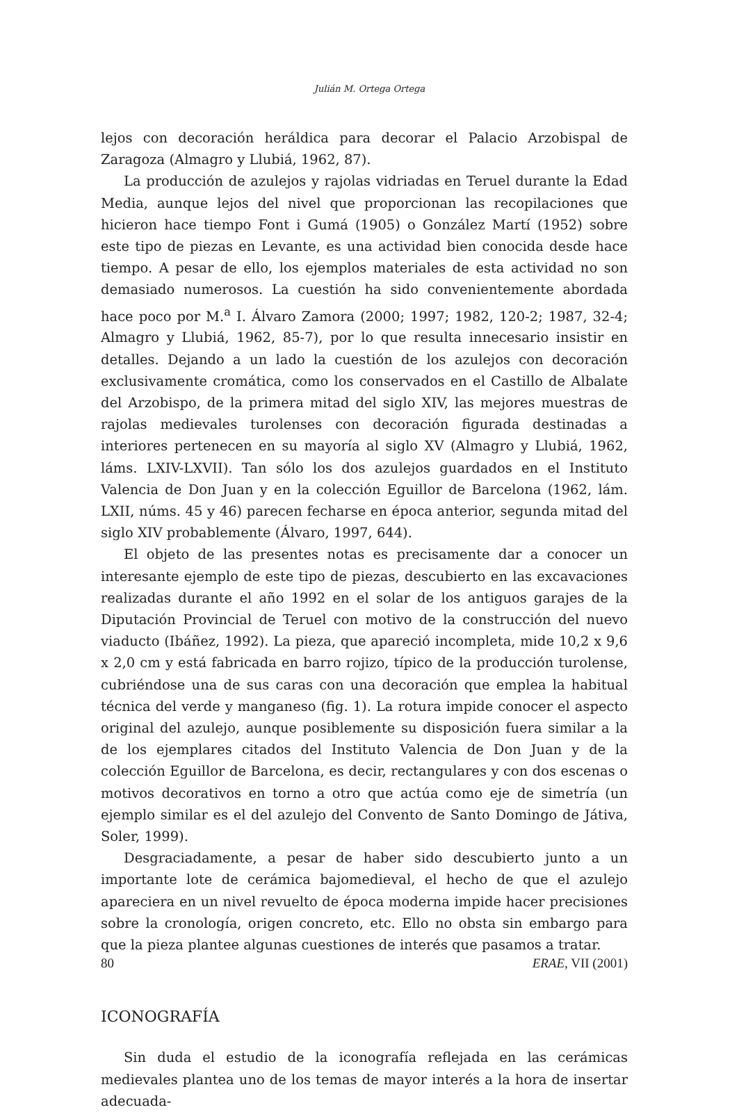Julián M. Ortega Ortega
lejos con decoración heráldica para decorar el Palacio Arzobispal de Zaragoza (Almagro y Llubiá, 1962, 87).
La producción de azulejos y rajolas vidriadas en Teruel durante la Edad Media, aunque lejos del nivel que proporcionan las recopilaciones que hicieron hace tiempo Font i Gumá (1905) o González Martí (1952) sobre este tipo de piezas en Levante, es una actividad bien conocida desde hace tiempo. A pesar de ello, los ejemplos materiales de esta actividad no son demasiado numerosos. La cuestión ha sido convenientemente abordada hace poco por M.<sup>a</sup> I. Álvaro Zamora (2000; 1997; 1982, 120-2; 1987, 32-4; Almagro y Llubiá, 1962, 85-7), por lo que resulta innecesario insistir en detalles. Dejando a un lado la cuestión de los azulejos con decoración exclusivamente cromática, como los conservados en el Castillo de Albalate del Arzobispo, de la primera mitad del siglo XIV, las mejores muestras de rajolas medievales turolenses con decoración figurada destinadas a interiores pertenecen en su mayoría al siglo XV (Almagro y Llubiá, 1962, láms. LXIV-LXVII). Tan sólo los dos azulejos guardados en el Instituto Valencia de Don Juan y en la colección Eguillor de Barcelona (1962, lám. LXII, núms. 45 y 46) parecen fecharse en época anterior, segunda mitad del siglo XIV probablemente (Álvaro, 1997, 644).
El objeto de las presentes notas es precisamente dar a conocer un interesante ejemplo de este tipo de piezas, descubierto en las excavaciones realizadas durante el año 1992 en el solar de los antiguos garajes de la Diputación Provincial de Teruel con motivo de la construcción del nuevo viaducto (Ibáñez, 1992). La pieza, que apareció incompleta, mide 10,2 x 9,6 x 2,0 cm y está fabricada en barro rojizo, típico de la producción turolense, cubriéndose una de sus caras con una decoración que emplea la habitual técnica del verde y manganeso (fig. 1). La rotura impide conocer el aspecto original del azulejo, aunque posiblemente su disposición fuera similar a la de los ejemplares citados del Instituto Valencia de Don Juan y de la colección Eguillor de Barcelona, es decir, rectangulares y con dos escenas o motivos decorativos en torno a otro que actúa como eje de simetría (un ejemplo similar es el del azulejo del Convento de Santo Domingo de Játiva, Soler, 1999).
Desgraciadamente, a pesar de haber sido descubierto junto a un importante lote de cerámica bajomedieval, el hecho de que el azulejo apareciera en un nivel revuelto de época moderna impide hacer precisiones sobre la cronología, origen concreto, etc. Ello no obsta sin embargo para que la pieza plantee algunas cuestiones de interés que pasamos a tratar.
ICONOGRAFÍA
Sin duda el estudio de la iconografía reflejada en las cerámicas medievales plantea uno de los temas de mayor interés a la hora de insertar adecuada-
80 ERAE, VII (2001)